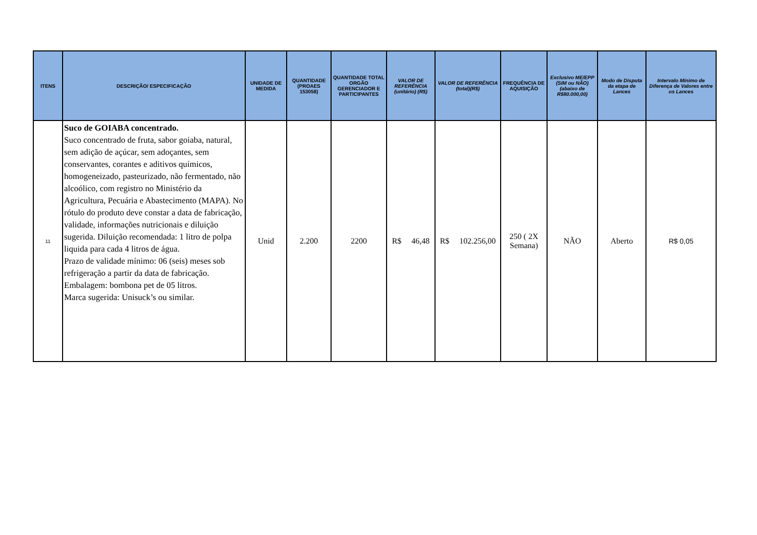| ITENS | DESCRIÇÃO/ ESPECIFICAÇÃO | UNIDADE DE MEDIDA | QUANTIDADE (PROAES 153058) | QUANTIDADE TOTAL ORGÃO GERENCIADOR E PARTICIPANTES | VALOR DE REFERÊNCIA (unitário) (R$) | VALOR DE REFERÊNCIA (total)(R$) | FREQUÊNCIA DE AQUISIÇÃO | Exclusivo ME/EPP (SIM ou NÃO) (abaixo de R$80.000,00) | Modo de Disputa da etapa de Lances | Intervalo Mínimo de Diferença de Valores entre os Lances |
| --- | --- | --- | --- | --- | --- | --- | --- | --- | --- | --- |
| 11 | Suco de GOIABA concentrado. Suco concentrado de fruta, sabor goiaba, natural, sem adição de açúcar, sem adoçantes, sem conservantes, corantes e aditivos químicos, homogeneizado, pasteurizado, não fermentado, não alcoólico, com registro no Ministério da Agricultura, Pecuária e Abastecimento (MAPA). No rótulo do produto deve constar a data de fabricação, validade, informações nutricionais e diluição sugerida. Diluição recomendada: 1 litro de polpa liquida para cada 4 litros de água. Prazo de validade mínimo: 06 (seis) meses sob refrigeração a partir da data de fabricação. Embalagem: bombona pet de 05 litros. Marca sugerida: Unisuck’s ou similar. | Unid | 2.200 | 2200 | R$ 46,48 | R$ 102.256,00 | 250 ( 2X Semana) | NÃO | Aberto | R$ 0,05 |